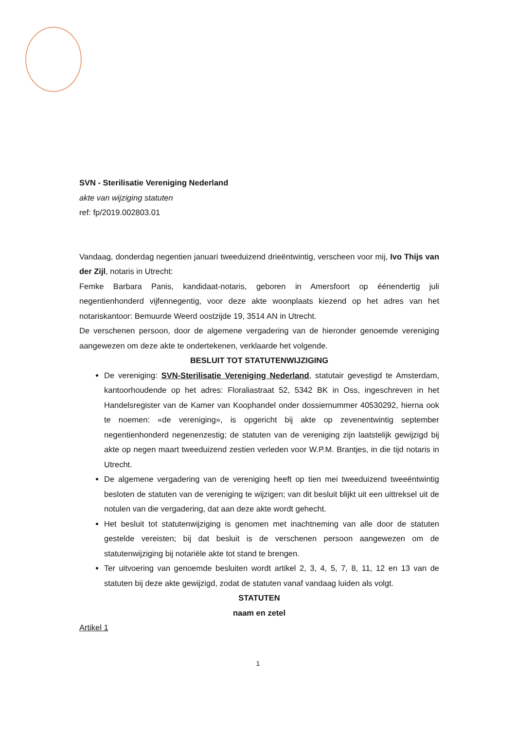SVN - Sterilisatie Vereniging Nederland
akte van wijziging statuten
ref: fp/2019.002803.01
Vandaag, donderdag negentien januari tweeduizend drieëntwintig, verscheen voor mij, Ivo Thijs van der Zijl, notaris in Utrecht:
Femke Barbara Panis, kandidaat-notaris, geboren in Amersfoort op éénendertig juli negentienhonderd vijfennegentig, voor deze akte woonplaats kiezend op het adres van het notariskantoor: Bemuurde Weerd oostzijde 19, 3514 AN in Utrecht.
De verschenen persoon, door de algemene vergadering van de hieronder genoemde vereniging aangewezen om deze akte te ondertekenen, verklaarde het volgende.
BESLUIT TOT STATUTENWIJZIGING
De vereniging: SVN-Sterilisatie Vereniging Nederland, statutair gevestigd te Amsterdam, kantoorhoudende op het adres: Floraliastraat 52, 5342 BK in Oss, ingeschreven in het Handelsregister van de Kamer van Koophandel onder dossiernummer 40530292, hierna ook te noemen: «de vereniging», is opgericht bij akte op zevenentwintig september negentienhonderd negenenzestig; de statuten van de vereniging zijn laatstelijk gewijzigd bij akte op negen maart tweeduizend zestien verleden voor W.P.M. Brantjes, in die tijd notaris in Utrecht.
De algemene vergadering van de vereniging heeft op tien mei tweeduizend tweeëntwintig besloten de statuten van de vereniging te wijzigen; van dit besluit blijkt uit een uittreksel uit de notulen van die vergadering, dat aan deze akte wordt gehecht.
Het besluit tot statutenwijziging is genomen met inachtneming van alle door de statuten gestelde vereisten; bij dat besluit is de verschenen persoon aangewezen om de statutenwijziging bij notariële akte tot stand te brengen.
Ter uitvoering van genoemde besluiten wordt artikel 2, 3, 4, 5, 7, 8, 11, 12 en 13 van de statuten bij deze akte gewijzigd, zodat de statuten vanaf vandaag luiden als volgt.
STATUTEN
naam en zetel
Artikel 1
1